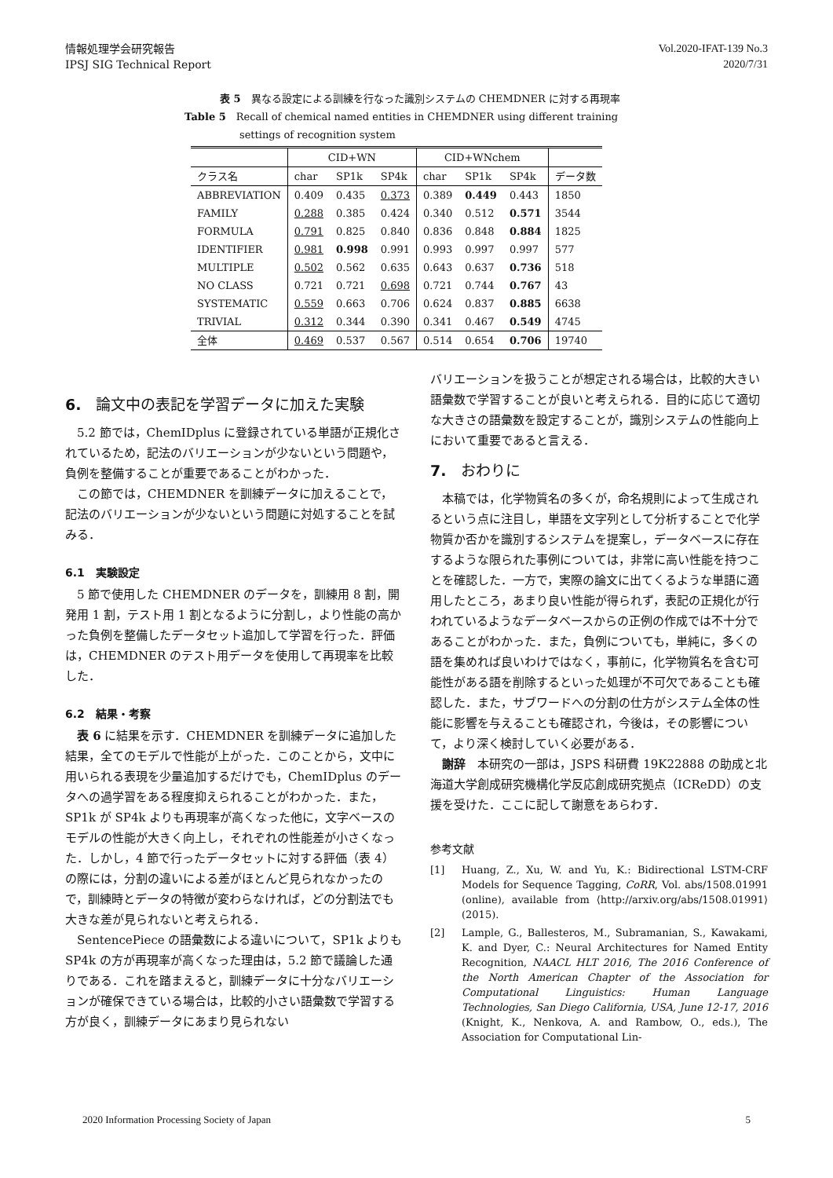情報処理学会研究報告
IPSJ SIG Technical Report
Vol.2020-IFAT-139 No.3
2020/7/31
表 5　異なる設定による訓練を行なった識別システムの CHEMDNER に対する再現率
Table 5　Recall of chemical named entities in CHEMDNER using different training
settings of recognition system
| | CID+WN | | | CID+WNchem | | | |
| クラス名 | char | SP1k | SP4k | char | SP1k | SP4k | データ数 |
| ABBREVIATION | 0.409 | 0.435 | 0.373 | 0.389 | 0.449 | 0.443 | 1850 |
| FAMILY | 0.288 | 0.385 | 0.424 | 0.340 | 0.512 | 0.571 | 3544 |
| FORMULA | 0.791 | 0.825 | 0.840 | 0.836 | 0.848 | 0.884 | 1825 |
| IDENTIFIER | 0.981 | 0.998 | 0.991 | 0.993 | 0.997 | 0.997 | 577 |
| MULTIPLE | 0.502 | 0.562 | 0.635 | 0.643 | 0.637 | 0.736 | 518 |
| NO CLASS | 0.721 | 0.721 | 0.698 | 0.721 | 0.744 | 0.767 | 43 |
| SYSTEMATIC | 0.559 | 0.663 | 0.706 | 0.624 | 0.837 | 0.885 | 6638 |
| TRIVIAL | 0.312 | 0.344 | 0.390 | 0.341 | 0.467 | 0.549 | 4745 |
| 全体 | 0.469 | 0.537 | 0.567 | 0.514 | 0.654 | 0.706 | 19740 |
6.　論文中の表記を学習データに加えた実験
5.2 節では，ChemIDplus に登録されている単語が正規化されているため，記法のバリエーションが少ないという問題や，負例を整備することが重要であることがわかった．
この節では，CHEMDNER を訓練データに加えることで，記法のバリエーションが少ないという問題に対処することを試みる．
6.1　実験設定
5 節で使用した CHEMDNER のデータを，訓練用 8 割，開発用 1 割，テスト用 1 割となるように分割し，より性能の高かった負例を整備したデータセット追加して学習を行った．評価は，CHEMDNER のテスト用データを使用して再現率を比較した．
6.2　結果・考察
表 6 に結果を示す．CHEMDNER を訓練データに追加した結果，全てのモデルで性能が上がった．このことから，文中に用いられる表現を少量追加するだけでも，ChemIDplus のデータへの過学習をある程度抑えられることがわかった．また，SP1k が SP4k よりも再現率が高くなった他に，文字ベースのモデルの性能が大きく向上し，それぞれの性能差が小さくなった．しかし，4 節で行ったデータセットに対する評価（表 4）の際には，分割の違いによる差がほとんど見られなかったので，訓練時とデータの特徴が変わらなければ，どの分割法でも大きな差が見られないと考えられる．
SentencePiece の語彙数による違いについて，SP1k よりも SP4k の方が再現率が高くなった理由は，5.2 節で議論した通りである．これを踏まえると，訓練データに十分なバリエーションが確保できている場合は，比較的小さい語彙数で学習する方が良く，訓練データにあまり見られない
バリエーションを扱うことが想定される場合は，比較的大きい語彙数で学習することが良いと考えられる．目的に応じて適切な大きさの語彙数を設定することが，識別システムの性能向上において重要であると言える．
7.　おわりに
本稿では，化学物質名の多くが，命名規則によって生成されるという点に注目し，単語を文字列として分析することで化学物質か否かを識別するシステムを提案し，データベースに存在するような限られた事例については，非常に高い性能を持つことを確認した．一方で，実際の論文に出てくるような単語に適用したところ，あまり良い性能が得られず，表記の正規化が行われているようなデータベースからの正例の作成では不十分であることがわかった．また，負例についても，単純に，多くの語を集めれば良いわけではなく，事前に，化学物質名を含む可能性がある語を削除するといった処理が不可欠であることも確認した．また，サブワードへの分割の仕方がシステム全体の性能に影響を与えることも確認され，今後は，その影響について，より深く検討していく必要がある．
謝辞　本研究の一部は，JSPS 科研費 19K22888 の助成と北海道大学創成研究機構化学反応創成研究拠点（ICReDD）の支援を受けた．ここに記して謝意をあらわす．
参考文献
[1] Huang, Z., Xu, W. and Yu, K.: Bidirectional LSTM-CRF Models for Sequence Tagging, CoRR, Vol. abs/1508.01991 (online), available from ⟨http://arxiv.org/abs/1508.01991⟩ (2015).
[2] Lample, G., Ballesteros, M., Subramanian, S., Kawakami, K. and Dyer, C.: Neural Architectures for Named Entity Recognition, NAACL HLT 2016, The 2016 Conference of the North American Chapter of the Association for Computational Linguistics: Human Language Technologies, San Diego California, USA, June 12-17, 2016 (Knight, K., Nenkova, A. and Rambow, O., eds.), The Association for Computational Lin-
2020 Information Processing Society of Japan 5